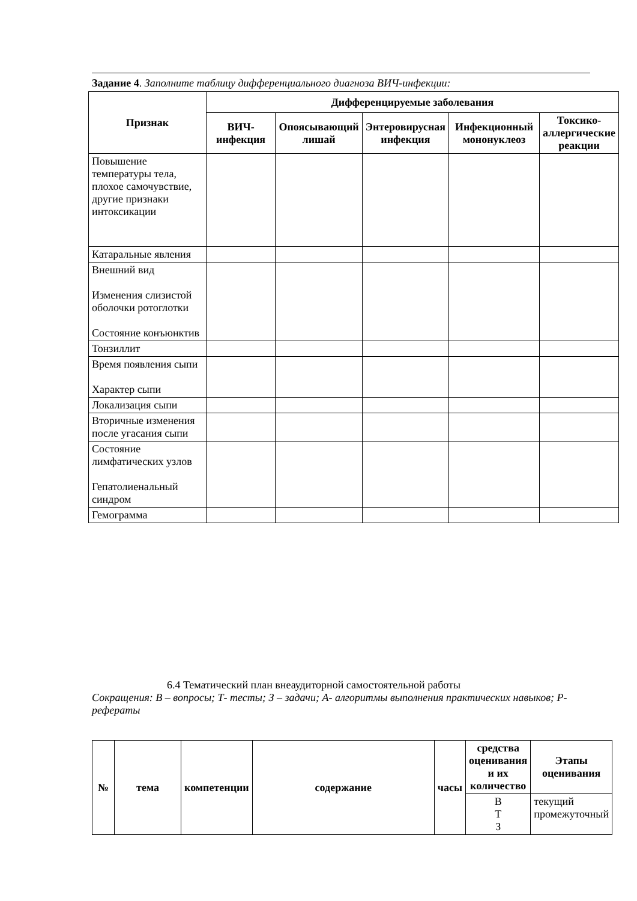Задание 4. Заполните таблицу дифференциального диагноза ВИЧ-инфекции:
| Признак | Дифференцируемые заболевания | | | | |
| --- | --- | --- | --- | --- | --- |
| | ВИЧ-инфекция | Опоясывающий лишай | Энтеровирусная инфекция | Инфекционный мононуклеоз | Токсико-аллергические реакции |
| Повышение температуры тела, плохое самочувствие, другие признаки интоксикации | | | | | |
| Катаральные явления | | | | | |
| Внешний вид Изменения слизистой оболочки ротоглотки Состояние конъюнктив | | | | | |
| Тонзиллит | | | | | |
| Время появления сыпи Характер сыпи | | | | | |
| Локализация сыпи | | | | | |
| Вторичные изменения после угасания сыпи | | | | | |
| Состояние лимфатических узлов Гепатолиенальный синдром | | | | | |
| Гемограмма | | | | | |
6.4 Тематический план внеаудиторной самостоятельной работы
Сокращения: В – вопросы; Т- тесты; З – задачи; А- алгоритмы выполнения практических навыков; Р- рефераты
| № | тема | компетенции | содержание | часы | средства оценивания и их количество | Этапы оценивания |
| --- | --- | --- | --- | --- | --- | --- |
| | | | | | В Т З | текущий промежуточный |